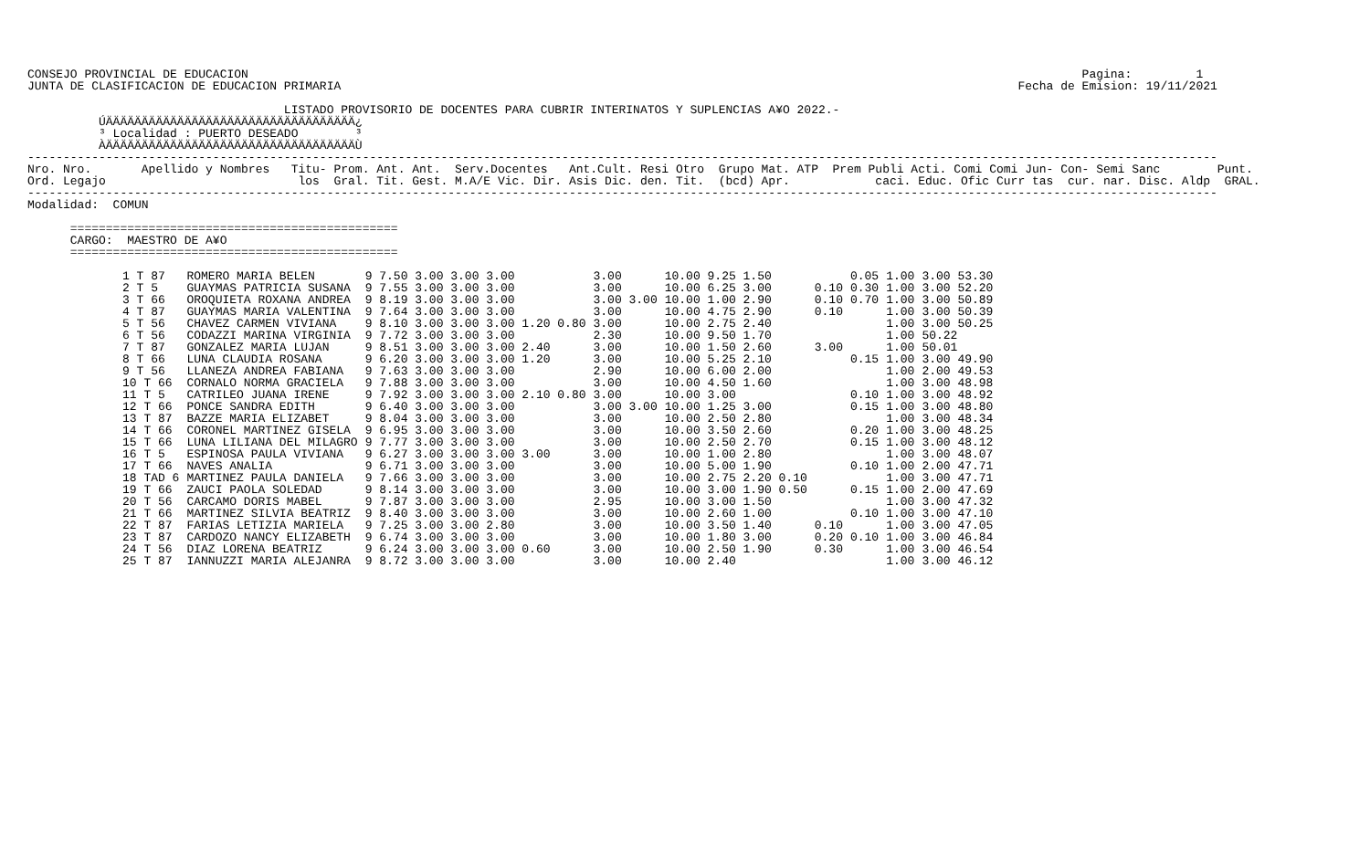CONSEJO PROVINCIAL DE EDUCACION                                                                                                                     Pagina:         1
JUNTA DE CLASIFICACION DE EDUCACION PRIMARIA                                                                                               Fecha de Emision: 19/11/2021

                                    LISTADO PROVISORIO DE DOCENTES PARA CUBRIR INTERINATOS Y SUPLENCIAS A¥O 2022.-
          ÚÄÄÄÄÄÄÄÄÄÄÄÄÄÄÄÄÄÄÄÄÄÄÄÄÄÄÄÄÄÄÄÄÄÄÄ¿
          ³ Localidad : PUERTO DESEADO        ³
          ÀÄÄÄÄÄÄÄÄÄÄÄÄÄÄÄÄÄÄÄÄÄÄÄÄÄÄÄÄÄÄÄÄÄÄÄÙ
-----------------------------------------------------------------------------------------------------------------------------------------------------------------------
Nro. Nro.       Apellido y Nombres   Titu- Prom. Ant. Ant.  Serv.Docentes   Ant.Cult. Resi Otro  Grupo Mat. ATP  Prem Publi Acti. Comi Comi Jun- Con- Semi Sanc        Punt.
Ord. Legajo                           los  Gral. Tit. Gest. M.A/E Vic. Dir. Asis Dic. den. Tit.  (bcd) Apr.            caci. Educ. Ofic Curr tas  cur. nar. Disc. Aldp  GRAL.
-----------------------------------------------------------------------------------------------------------------------------------------------------------------------
Modalidad:  COMUN

      ==============================================
      CARGO:  MAESTRO DE A¥O
      ==============================================
| 1 T 87 | ROMERO MARIA BELEN | 9 7.50 3.00 3.00 3.00 | 3.00 | 10.00 9.25 1.50 | | 0.05 | 1.00 | 3.00 53.30 |
| 2 T 5 | GUAYMAS PATRICIA SUSANA | 9 7.55 3.00 3.00 3.00 | 3.00 | 10.00 6.25 3.00 | 0.10 | 0.30 | 1.00 | 3.00 52.20 |
| 3 T 66 | OROQUIETA ROXANA ANDREA | 9 8.19 3.00 3.00 3.00 | 3.00 3.00 | 10.00 1.00 2.90 | 0.10 | 0.70 | 1.00 | 3.00 50.89 |
| 4 T 87 | GUAYMAS MARIA VALENTINA | 9 7.64 3.00 3.00 3.00 | 3.00 | 10.00 4.75 2.90 | 0.10 | | 1.00 | 3.00 50.39 |
| 5 T 56 | CHAVEZ CARMEN VIVIANA | 9 8.10 3.00 3.00 3.00 1.20 0.80 | 3.00 | 10.00 2.75 2.40 | | | 1.00 | 3.00 50.25 |
| 6 T 56 | CODAZZI MARINA VIRGINIA | 9 7.72 3.00 3.00 3.00 | 2.30 | 10.00 9.50 1.70 | | | 1.00 | 50.22 |
| 7 T 87 | GONZALEZ MARIA LUJAN | 9 8.51 3.00 3.00 3.00 2.40 | 3.00 | 10.00 1.50 2.60 | 3.00 | | 1.00 | 50.01 |
| 8 T 66 | LUNA CLAUDIA ROSANA | 9 6.20 3.00 3.00 3.00 1.20 | 3.00 | 10.00 5.25 2.10 | | 0.15 | 1.00 | 3.00 49.90 |
| 9 T 56 | LLANEZA ANDREA FABIANA | 9 7.63 3.00 3.00 3.00 | 2.90 | 10.00 6.00 2.00 | | | 1.00 | 2.00 49.53 |
| 10 T 66 | CORNALO NORMA GRACIELA | 9 7.88 3.00 3.00 3.00 | 3.00 | 10.00 4.50 1.60 | | | 1.00 | 3.00 48.98 |
| 11 T 5 | CATRILEO JUANA IRENE | 9 7.92 3.00 3.00 3.00 2.10 0.80 | 3.00 | 10.00 3.00 | | 0.10 | 1.00 | 3.00 48.92 |
| 12 T 66 | PONCE SANDRA EDITH | 9 6.40 3.00 3.00 3.00 | 3.00 3.00 | 10.00 1.25 3.00 | | 0.15 | 1.00 | 3.00 48.80 |
| 13 T 87 | BAZZE MARIA ELIZABET | 9 8.04 3.00 3.00 3.00 | 3.00 | 10.00 2.50 2.80 | | | 1.00 | 3.00 48.34 |
| 14 T 66 | CORONEL MARTINEZ GISELA | 9 6.95 3.00 3.00 3.00 | 3.00 | 10.00 3.50 2.60 | | 0.20 | 1.00 | 3.00 48.25 |
| 15 T 66 | LUNA LILIANA DEL MILAGRO | 9 7.77 3.00 3.00 3.00 | 3.00 | 10.00 2.50 2.70 | | 0.15 | 1.00 | 3.00 48.12 |
| 16 T 5 | ESPINOSA PAULA VIVIANA | 9 6.27 3.00 3.00 3.00 3.00 | 3.00 | 10.00 1.00 2.80 | | | 1.00 | 3.00 48.07 |
| 17 T 66 | NAVES ANALIA | 9 6.71 3.00 3.00 3.00 | 3.00 | 10.00 5.00 1.90 | | 0.10 | 1.00 | 2.00 47.71 |
| 18 TAD 6 | MARTINEZ PAULA DANIELA | 9 7.66 3.00 3.00 3.00 | 3.00 | 10.00 2.75 2.20 0.10 | | | 1.00 | 3.00 47.71 |
| 19 T 66 | ZAUCI PAOLA SOLEDAD | 9 8.14 3.00 3.00 3.00 | 3.00 | 10.00 3.00 1.90 0.50 | | 0.15 | 1.00 | 2.00 47.69 |
| 20 T 56 | CARCAMO DORIS MABEL | 9 7.87 3.00 3.00 3.00 | 2.95 | 10.00 3.00 1.50 | | | 1.00 | 3.00 47.32 |
| 21 T 66 | MARTINEZ SILVIA BEATRIZ | 9 8.40 3.00 3.00 3.00 | 3.00 | 10.00 2.60 1.00 | | 0.10 | 1.00 | 3.00 47.10 |
| 22 T 87 | FARIAS LETIZIA MARIELA | 9 7.25 3.00 3.00 2.80 | 3.00 | 10.00 3.50 1.40 | 0.10 | | 1.00 | 3.00 47.05 |
| 23 T 87 | CARDOZO NANCY ELIZABETH | 9 6.74 3.00 3.00 3.00 | 3.00 | 10.00 1.80 3.00 | 0.20 | 0.10 | 1.00 | 3.00 46.84 |
| 24 T 56 | DIAZ LORENA BEATRIZ | 9 6.24 3.00 3.00 3.00 0.60 | 3.00 | 10.00 2.50 1.90 | 0.30 | | 1.00 | 3.00 46.54 |
| 25 T 87 | IANNUZZI MARIA ALEJANRA | 9 8.72 3.00 3.00 3.00 | 3.00 | 10.00 2.40 | | | 1.00 | 3.00 46.12 |